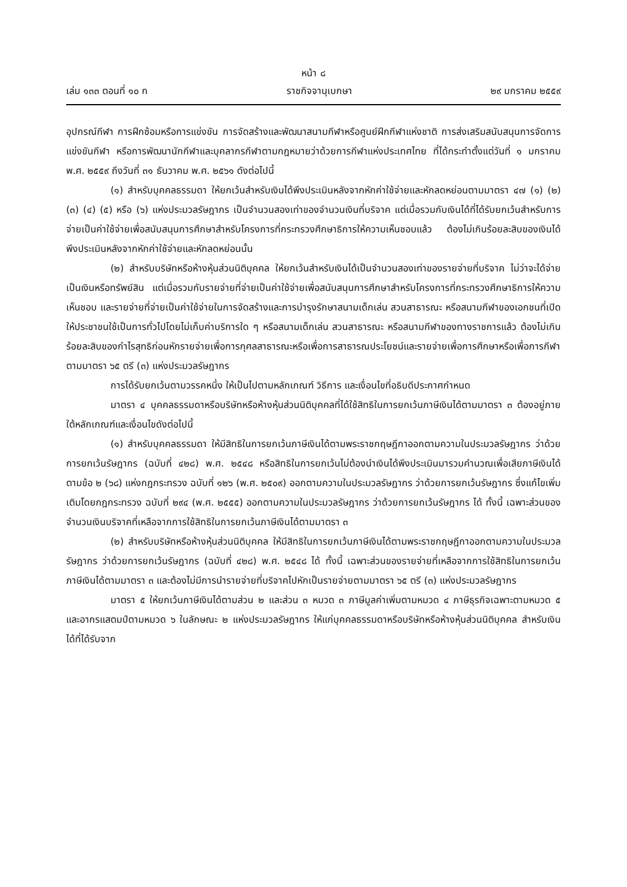หน้า ๘
เล่ม ๑๓๓ ตอนที่ ๑๐ ก ราชกิจจานุเบกษา ๒๙ มกราคม ๒๕๕๙
อุปกรณ์กีฬา การฝึกซ้อมหรือการแข่งขัน การจัดสร้างและพัฒนาสนามกีฬาหรือศูนย์ฝึกกีฬาแห่งชาติ การส่งเสริมสนับสนุนการจัดการแข่งขันกีฬา หรือการพัฒนานักกีฬาและบุคลากรกีฬาตามกฎหมายว่าด้วยการกีฬาแห่งประเทศไทย ที่ได้กระทำตั้งแต่วันที่ ๑ มกราคม พ.ศ. ๒๕๕๙ ถึงวันที่ ๓๑ ธันวาคม พ.ศ. ๒๕๖๑ ดังต่อไปนี้
(๑) สำหรับบุคคลธรรมดา ให้ยกเว้นสำหรับเงินได้พึงประเมินหลังจากหักค่าใช้จ่ายและหักลดหย่อนตามมาตรา ๔๗ (๑) (๒) (๓) (๔) (๕) หรือ (๖) แห่งประมวลรัษฎากร เป็นจำนวนสองเท่าของจำนวนเงินที่บริจาค แต่เมื่อรวมกับเงินได้ที่ได้รับยกเว้นสำหรับการจ่ายเป็นค่าใช้จ่ายเพื่อสนับสนุนการศึกษาสำหรับโครงการที่กระทรวงศึกษาธิการให้ความเห็นชอบแล้ว ต้องไม่เกินร้อยละสิบของเงินได้พึงประเมินหลังจากหักค่าใช้จ่ายและหักลดหย่อนนั้น
(๒) สำหรับบริษัทหรือห้างหุ้นส่วนนิติบุคคล ให้ยกเว้นสำหรับเงินได้เป็นจำนวนสองเท่าของรายจ่ายที่บริจาค ไม่ว่าจะได้จ่ายเป็นเงินหรือทรัพย์สิน แต่เมื่อรวมกับรายจ่ายที่จ่ายเป็นค่าใช้จ่ายเพื่อสนับสนุนการศึกษาสำหรับโครงการที่กระทรวงศึกษาธิการให้ความเห็นชอบ และรายจ่ายที่จ่ายเป็นค่าใช้จ่ายในการจัดสร้างและการบำรุงรักษาสนามเด็กเล่น สวนสาธารณะ หรือสนามกีฬาของเอกชนที่เปิดให้ประชาชนใช้เป็นการทั่วไปโดยไม่เก็บค่าบริการใด ๆ หรือสนามเด็กเล่น สวนสาธารณะ หรือสนามกีฬาของทางราชการแล้ว ต้องไม่เกินร้อยละสิบของกำไรสุทธิก่อนหักรายจ่ายเพื่อการกุศลสาธารณะหรือเพื่อการสาธารณประโยชน์และรายจ่ายเพื่อการศึกษาหรือเพื่อการกีฬาตามมาตรา ๖๕ ตรี (๓) แห่งประมวลรัษฎากร
การได้รับยกเว้นตามวรรคหนึ่ง ให้เป็นไปตามหลักเกณฑ์ วิธีการ และเงื่อนไขที่อธิบดีประกาศกำหนด
มาตรา ๔ บุคคลธรรมดาหรือบริษัทหรือห้างหุ้นส่วนนิติบุคคลที่ได้ใช้สิทธิในการยกเว้นภาษีเงินได้ตามมาตรา ๓ ต้องอยู่ภายใต้หลักเกณฑ์และเงื่อนไขดังต่อไปนี้
(๑) สำหรับบุคคลธรรมดา ให้มีสิทธิในการยกเว้นภาษีเงินได้ตามพระราชกฤษฎีกาออกตามความในประมวลรัษฎากร ว่าด้วยการยกเว้นรัษฎากร (ฉบับที่ ๔๒๘) พ.ศ. ๒๕๔๘ หรือสิทธิในการยกเว้นไม่ต้องนำเงินได้พึงประเมินมารวมคำนวณเพื่อเสียภาษีเงินได้ ตามข้อ ๒ (๖๘) แห่งกฎกระทรวง ฉบับที่ ๑๒๖ (พ.ศ. ๒๕๐๙) ออกตามความในประมวลรัษฎากร ว่าด้วยการยกเว้นรัษฎากร ซึ่งแก้ไขเพิ่มเติมโดยกฎกระทรวง ฉบับที่ ๒๙๔ (พ.ศ. ๒๕๕๕) ออกตามความในประมวลรัษฎากร ว่าด้วยการยกเว้นรัษฎากร ได้ ทั้งนี้ เฉพาะส่วนของจำนวนเงินบริจาคที่เหลือจากการใช้สิทธิในการยกเว้นภาษีเงินได้ตามมาตรา ๓
(๒) สำหรับบริษัทหรือห้างหุ้นส่วนนิติบุคคล ให้มีสิทธิในการยกเว้นภาษีเงินได้ตามพระราชกฤษฎีกาออกตามความในประมวลรัษฎากร ว่าด้วยการยกเว้นรัษฎากร (ฉบับที่ ๔๒๘) พ.ศ. ๒๕๔๘ ได้ ทั้งนี้ เฉพาะส่วนของรายจ่ายที่เหลือจากการใช้สิทธิในการยกเว้นภาษีเงินได้ตามมาตรา ๓ และต้องไม่มีการนำรายจ่ายที่บริจาคไปหักเป็นรายจ่ายตามมาตรา ๖๕ ตรี (๓) แห่งประมวลรัษฎากร
มาตรา ๕ ให้ยกเว้นภาษีเงินได้ตามส่วน ๒ และส่วน ๓ หมวด ๓ ภาษีมูลค่าเพิ่มตามหมวด ๔ ภาษีธุรกิจเฉพาะตามหมวด ๕ และอากรแสตมป์ตามหมวด ๖ ในลักษณะ ๒ แห่งประมวลรัษฎากร ให้แก่บุคคลธรรมดาหรือบริษัทหรือห้างหุ้นส่วนนิติบุคคล สำหรับเงินได้ที่ได้รับจาก